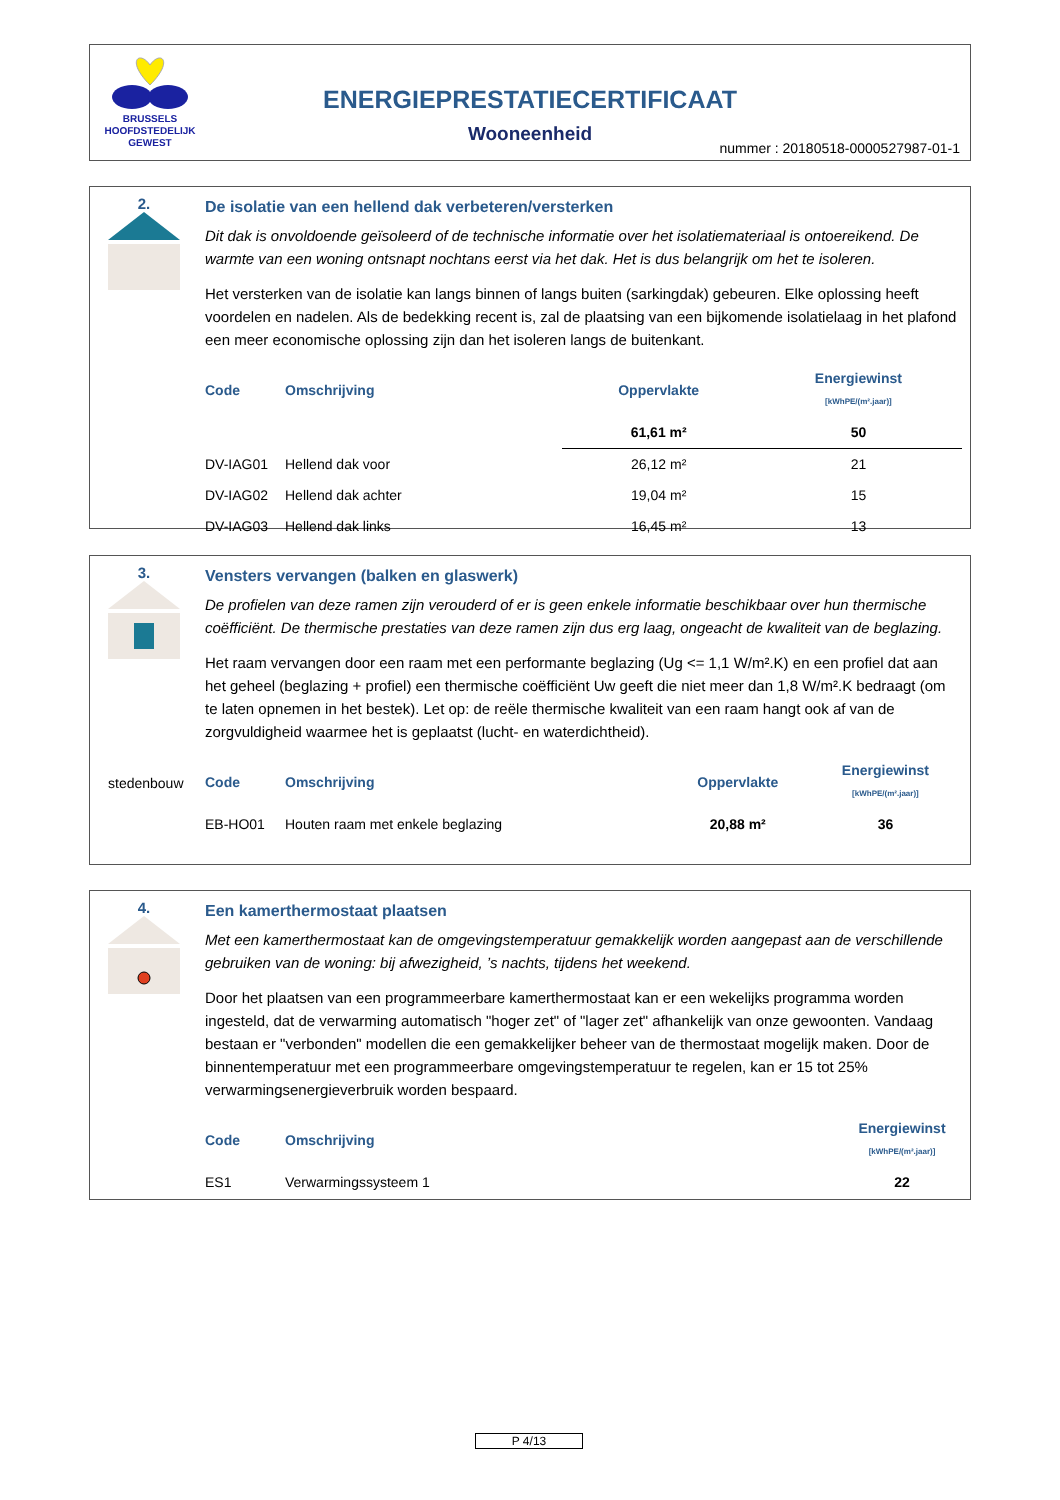BRUSSELS
HOOFDSTEDELIJK
GEWEST
ENERGIEPRESTATIECERTIFICAAT
Wooneenheid
nummer : 20180518-0000527987-01-1
2.
De isolatie van een hellend dak verbeteren/versterken
Dit dak is onvoldoende geïsoleerd of de technische informatie over het isolatiemateriaal is ontoereikend. De warmte van een woning ontsnapt nochtans eerst via het dak. Het is dus belangrijk om het te isoleren.
Het versterken van de isolatie kan langs binnen of langs buiten (sarkingdak) gebeuren. Elke oplossing heeft voordelen en nadelen. Als de bedekking recent is, zal de plaatsing van een bijkomende isolatielaag in het plafond een meer economische oplossing zijn dan het isoleren langs de buitenkant.
| Code | Omschrijving | Oppervlakte | Energiewinst [kWhPE/(m².jaar)] |
| --- | --- | --- | --- |
| | | 61,61 m² | 50 |
| DV-IAG01 | Hellend dak voor | 26,12 m² | 21 |
| DV-IAG02 | Hellend dak achter | 19,04 m² | 15 |
| DV-IAG03 | Hellend dak links | 16,45 m² | 13 |
3.
stedenbouw
Vensters vervangen (balken en glaswerk)
De profielen van deze ramen zijn verouderd of er is geen enkele informatie beschikbaar over hun thermische coëfficiënt. De thermische prestaties van deze ramen zijn dus erg laag, ongeacht de kwaliteit van de beglazing.
Het raam vervangen door een raam met een performante beglazing (Ug <= 1,1 W/m².K) en een profiel dat aan het geheel (beglazing + profiel) een thermische coëfficiënt Uw geeft die niet meer dan 1,8 W/m².K bedraagt (om te laten opnemen in het bestek). Let op: de reële thermische kwaliteit van een raam hangt ook af van de zorgvuldigheid waarmee het is geplaatst (lucht- en waterdichtheid).
| Code | Omschrijving | Oppervlakte | Energiewinst [kWhPE/(m².jaar)] |
| --- | --- | --- | --- |
| EB-HO01 | Houten raam met enkele beglazing | 20,88 m² | 36 |
4.
Een kamerthermostaat plaatsen
Met een kamerthermostaat kan de omgevingstemperatuur gemakkelijk worden aangepast aan de verschillende gebruiken van de woning: bij afwezigheid, ’s nachts, tijdens het weekend.
Door het plaatsen van een programmeerbare kamerthermostaat kan er een wekelijks programma worden ingesteld, dat de verwarming automatisch "hoger zet" of "lager zet" afhankelijk van onze gewoonten. Vandaag bestaan er "verbonden" modellen die een gemakkelijker beheer van de thermostaat mogelijk maken. Door de binnentemperatuur met een programmeerbare omgevingstemperatuur te regelen, kan er 15 tot 25% verwarmingsenergieverbruik worden bespaard.
| Code | Omschrijving | Energiewinst [kWhPE/(m².jaar)] |
| --- | --- | --- |
| ES1 | Verwarmingssysteem 1 | 22 |
P 4/13